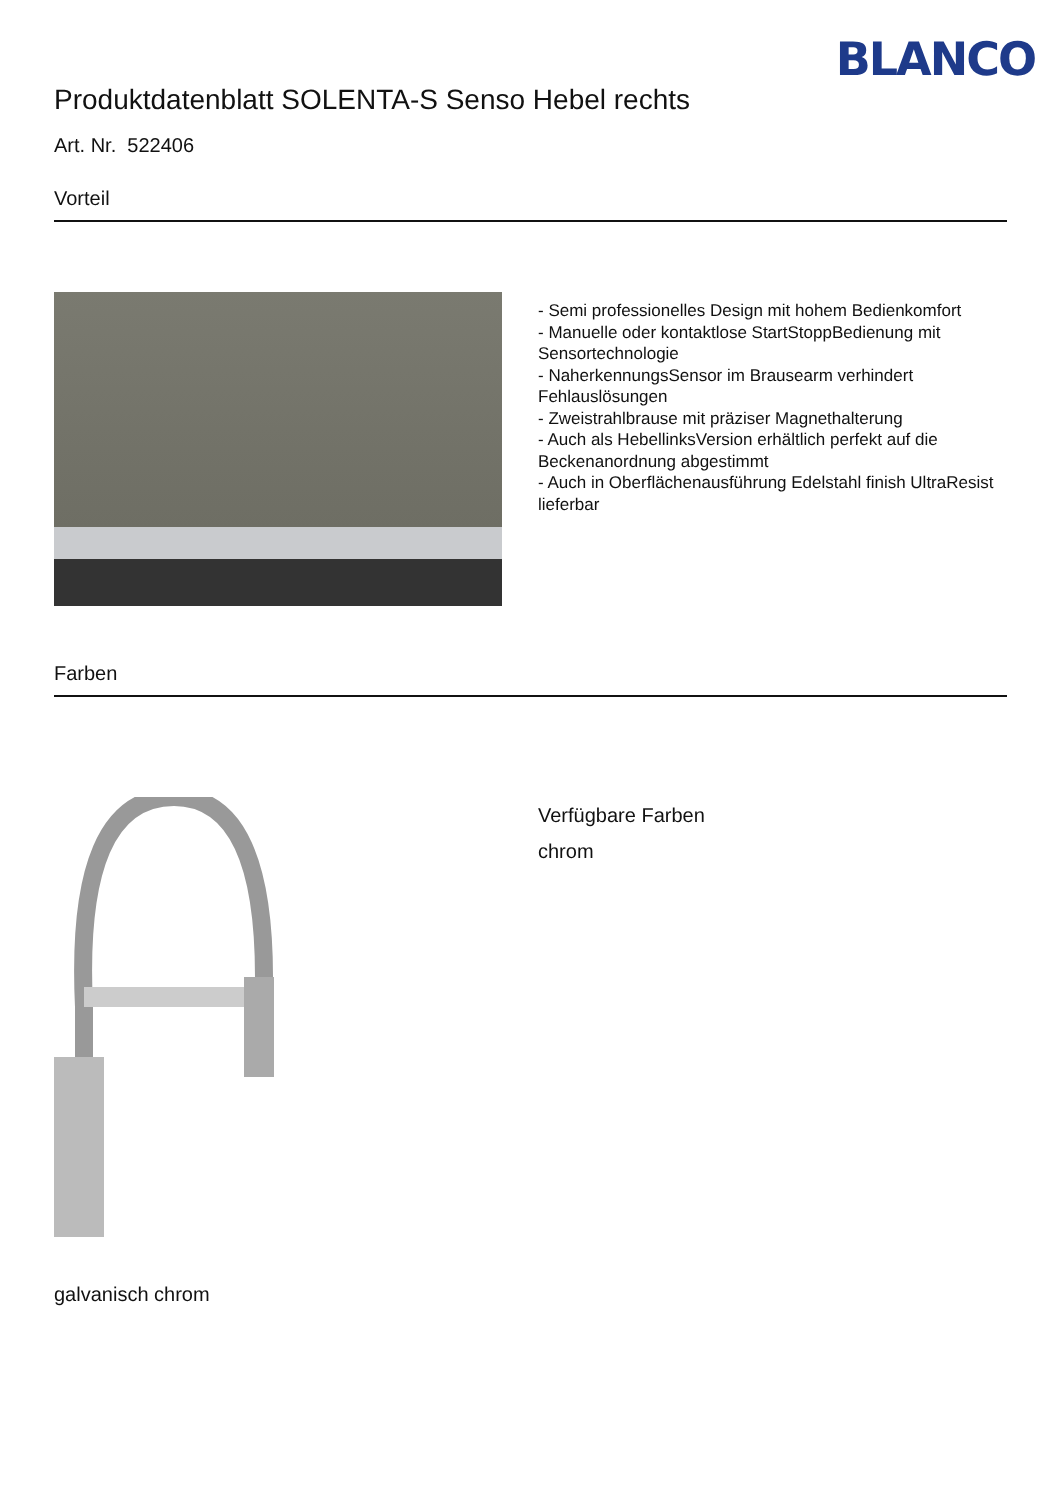BLANCO
Produktdatenblatt SOLENTA-S Senso Hebel rechts
Art. Nr. 522406
Vorteil
- Semi professionelles Design mit hohem Bedienkomfort
- Manuelle oder kontaktlose StartStoppBedienung mit Sensortechnologie
- NaherkennungsSensor im Brausearm verhindert Fehlauslösungen
- Zweistrahlbrause mit präziser Magnethalterung
- Auch als HebellinksVersion erhältlich perfekt auf die Beckenanordnung abgestimmt
- Auch in Oberflächenausführung Edelstahl finish UltraResist lieferbar
Farben
galvanisch chrom
Verfügbare Farben
chrom